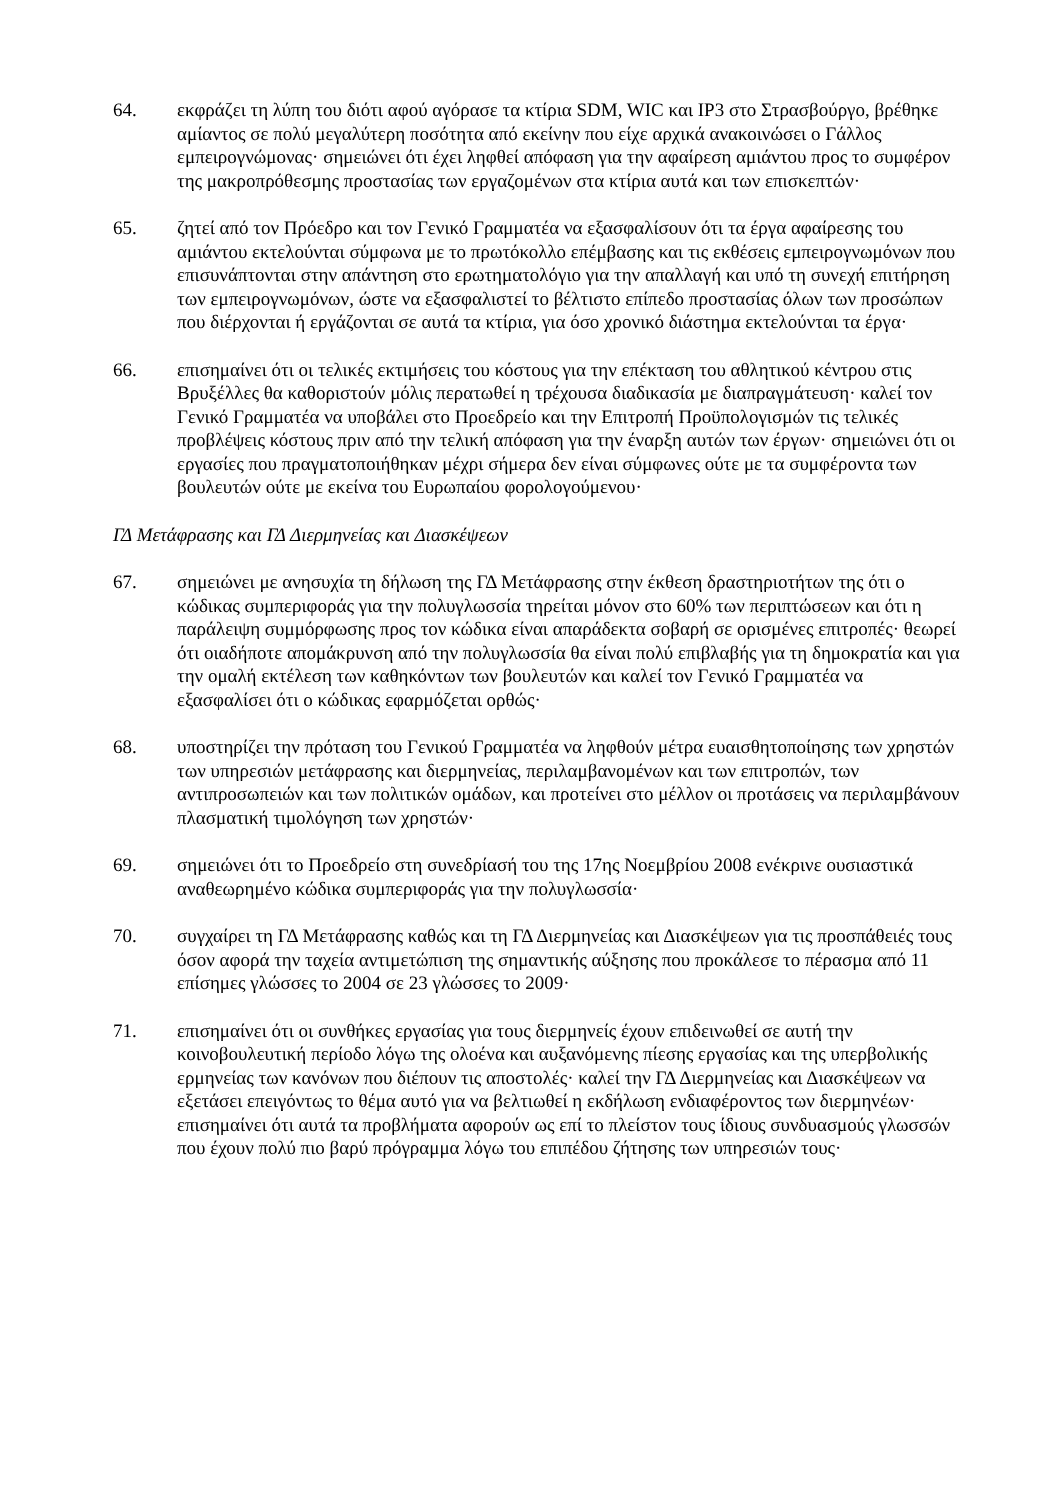64. εκφράζει τη λύπη του διότι αφού αγόρασε τα κτίρια SDM, WIC και IP3 στο Στρασβούργο, βρέθηκε αμίαντος σε πολύ μεγαλύτερη ποσότητα από εκείνην που είχε αρχικά ανακοινώσει ο Γάλλος εμπειρογνώμονας· σημειώνει ότι έχει ληφθεί απόφαση για την αφαίρεση αμιάντου προς το συμφέρον της μακροπρόθεσμης προστασίας των εργαζομένων στα κτίρια αυτά και των επισκεπτών·
65. ζητεί από τον Πρόεδρο και τον Γενικό Γραμματέα να εξασφαλίσουν ότι τα έργα αφαίρεσης του αμιάντου εκτελούνται σύμφωνα με το πρωτόκολλο επέμβασης και τις εκθέσεις εμπειρογνωμόνων που επισυνάπτονται στην απάντηση στο ερωτηματολόγιο για την απαλλαγή και υπό τη συνεχή επιτήρηση των εμπειρογνωμόνων, ώστε να εξασφαλιστεί το βέλτιστο επίπεδο προστασίας όλων των προσώπων που διέρχονται ή εργάζονται σε αυτά τα κτίρια, για όσο χρονικό διάστημα εκτελούνται τα έργα·
66. επισημαίνει ότι οι τελικές εκτιμήσεις του κόστους για την επέκταση του αθλητικού κέντρου στις Βρυξέλλες θα καθοριστούν μόλις περατωθεί η τρέχουσα διαδικασία με διαπραγμάτευση· καλεί τον Γενικό Γραμματέα να υποβάλει στο Προεδρείο και την Επιτροπή Προϋπολογισμών τις τελικές προβλέψεις κόστους πριν από την τελική απόφαση για την έναρξη αυτών των έργων· σημειώνει ότι οι εργασίες που πραγματοποιήθηκαν μέχρι σήμερα δεν είναι σύμφωνες ούτε με τα συμφέροντα των βουλευτών ούτε με εκείνα του Ευρωπαίου φορολογούμενου·
ΓΔ Μετάφρασης και ΓΔ Διερμηνείας και Διασκέψεων
67. σημειώνει με ανησυχία τη δήλωση της ΓΔ Μετάφρασης στην έκθεση δραστηριοτήτων της ότι ο κώδικας συμπεριφοράς για την πολυγλωσσία τηρείται μόνον στο 60% των περιπτώσεων και ότι η παράλειψη συμμόρφωσης προς τον κώδικα είναι απαράδεκτα σοβαρή σε ορισμένες επιτροπές· θεωρεί ότι οιαδήποτε απομάκρυνση από την πολυγλωσσία θα είναι πολύ επιβλαβής για τη δημοκρατία και για την ομαλή εκτέλεση των καθηκόντων των βουλευτών και καλεί τον Γενικό Γραμματέα να εξασφαλίσει ότι ο κώδικας εφαρμόζεται ορθώς·
68. υποστηρίζει την πρόταση του Γενικού Γραμματέα να ληφθούν μέτρα ευαισθητοποίησης των χρηστών των υπηρεσιών μετάφρασης και διερμηνείας, περιλαμβανομένων και των επιτροπών, των αντιπροσωπειών και των πολιτικών ομάδων, και προτείνει στο μέλλον οι προτάσεις να περιλαμβάνουν πλασματική τιμολόγηση των χρηστών·
69. σημειώνει ότι το Προεδρείο στη συνεδρίασή του της 17ης Νοεμβρίου 2008 ενέκρινε ουσιαστικά αναθεωρημένο κώδικα συμπεριφοράς για την πολυγλωσσία·
70. συγχαίρει τη ΓΔ Μετάφρασης καθώς και τη ΓΔ Διερμηνείας και Διασκέψεων για τις προσπάθειές τους όσον αφορά την ταχεία αντιμετώπιση της σημαντικής αύξησης που προκάλεσε το πέρασμα από 11 επίσημες γλώσσες το 2004 σε 23 γλώσσες το 2009·
71. επισημαίνει ότι οι συνθήκες εργασίας για τους διερμηνείς έχουν επιδεινωθεί σε αυτή την κοινοβουλευτική περίοδο λόγω της ολοένα και αυξανόμενης πίεσης εργασίας και της υπερβολικής ερμηνείας των κανόνων που διέπουν τις αποστολές· καλεί την ΓΔ Διερμηνείας και Διασκέψεων να εξετάσει επειγόντως το θέμα αυτό για να βελτιωθεί η εκδήλωση ενδιαφέροντος των διερμηνέων· επισημαίνει ότι αυτά τα προβλήματα αφορούν ως επί το πλείστον τους ίδιους συνδυασμούς γλωσσών που έχουν πολύ πιο βαρύ πρόγραμμα λόγω του επιπέδου ζήτησης των υπηρεσιών τους·